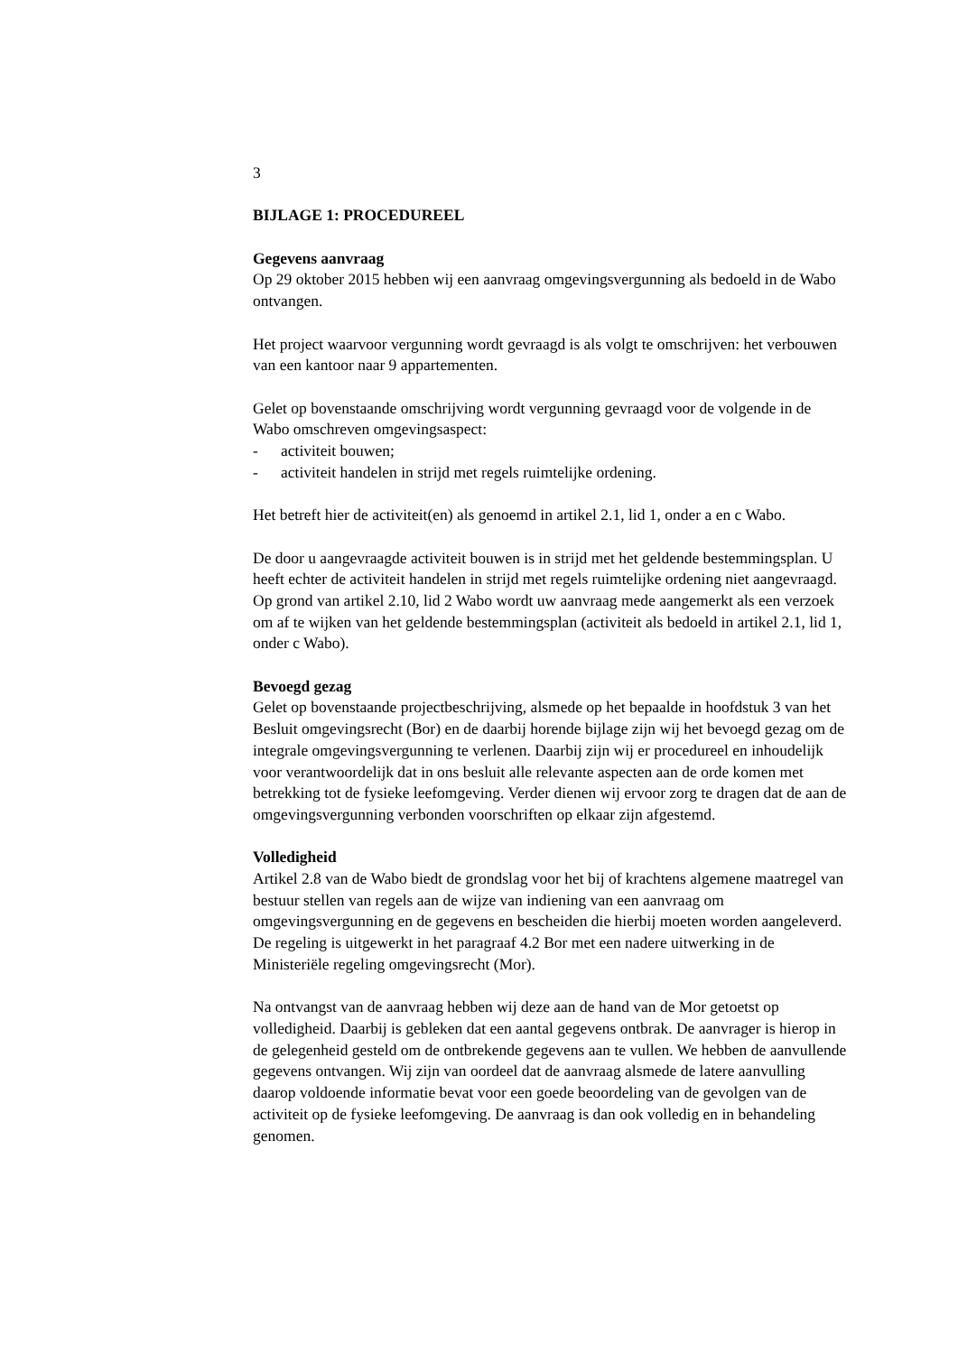3
BIJLAGE 1: PROCEDUREEL
Gegevens aanvraag
Op 29 oktober 2015 hebben wij een aanvraag omgevingsvergunning als bedoeld in de Wabo ontvangen.
Het project waarvoor vergunning wordt gevraagd is als volgt te omschrijven: het verbouwen van een kantoor naar 9 appartementen.
Gelet op bovenstaande omschrijving wordt vergunning gevraagd voor de volgende in de Wabo omschreven omgevingsaspect:
- activiteit bouwen;
- activiteit handelen in strijd met regels ruimtelijke ordening.
Het betreft hier de activiteit(en) als genoemd in artikel 2.1, lid 1, onder a en c Wabo.
De door u aangevraagde activiteit bouwen is in strijd met het geldende bestemmingsplan. U heeft echter de activiteit handelen in strijd met regels ruimtelijke ordening niet aangevraagd. Op grond van artikel 2.10, lid 2 Wabo wordt uw aanvraag mede aangemerkt als een verzoek om af te wijken van het geldende bestemmingsplan (activiteit als bedoeld in artikel 2.1, lid 1, onder c Wabo).
Bevoegd gezag
Gelet op bovenstaande projectbeschrijving, alsmede op het bepaalde in hoofdstuk 3 van het Besluit omgevingsrecht (Bor) en de daarbij horende bijlage zijn wij het bevoegd gezag om de integrale omgevingsvergunning te verlenen. Daarbij zijn wij er procedureel en inhoudelijk voor verantwoordelijk dat in ons besluit alle relevante aspecten aan de orde komen met betrekking tot de fysieke leefomgeving. Verder dienen wij ervoor zorg te dragen dat de aan de omgevingsvergunning verbonden voorschriften op elkaar zijn afgestemd.
Volledigheid
Artikel 2.8 van de Wabo biedt de grondslag voor het bij of krachtens algemene maatregel van bestuur stellen van regels aan de wijze van indiening van een aanvraag om omgevingsvergunning en de gegevens en bescheiden die hierbij moeten worden aangeleverd.
De regeling is uitgewerkt in het paragraaf 4.2 Bor met een nadere uitwerking in de Ministeriële regeling omgevingsrecht (Mor).
Na ontvangst van de aanvraag hebben wij deze aan de hand van de Mor getoetst op volledigheid. Daarbij is gebleken dat een aantal gegevens ontbrak. De aanvrager is hierop in de gelegenheid gesteld om de ontbrekende gegevens aan te vullen. We hebben de aanvullende gegevens ontvangen. Wij zijn van oordeel dat de aanvraag alsmede de latere aanvulling daarop voldoende informatie bevat voor een goede beoordeling van de gevolgen van de activiteit op de fysieke leefomgeving. De aanvraag is dan ook volledig en in behandeling genomen.